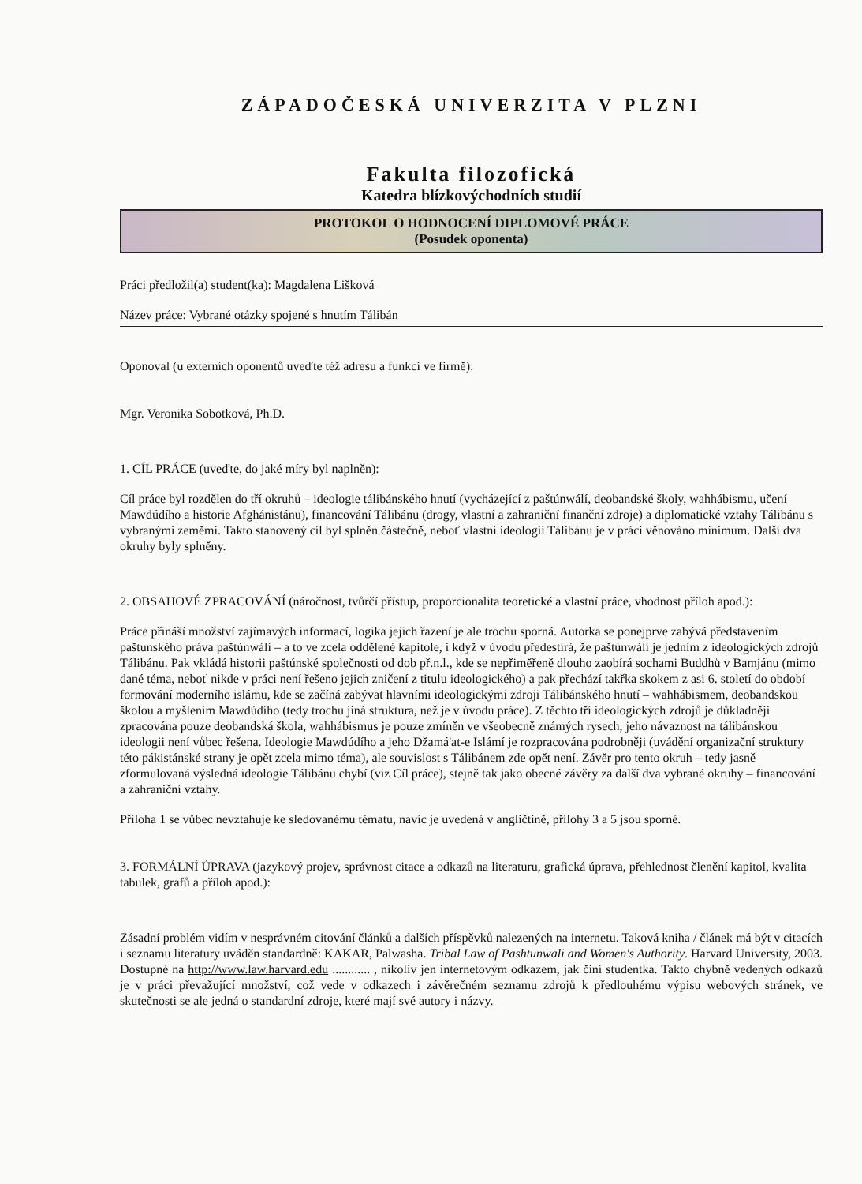ZÁPADOČESKÁ UNIVERZITA V PLZNI
Fakulta filozofická
Katedra blízkovýchodních studií
PROTOKOL O HODNOCENÍ DIPLOMOVÉ PRÁCE
(Posudek oponenta)
Práci předložil(a) student(ka): Magdalena Lišková
Název práce: Vybrané otázky spojené s hnutím Tálibán
Oponoval (u externích oponentů uveďte též adresu a funkci ve firmě):
Mgr. Veronika Sobotková, Ph.D.
1. CÍL PRÁCE (uveďte, do jaké míry byl naplněn):
Cíl práce byl rozdělen do tří okruhů – ideologie tálibánského hnutí (vycházející z paštúnwálí, deobandské školy, wahhábismu, učení Mawdúdího a historie Afghánistánu), financování Tálibánu (drogy, vlastní a zahraniční finanční zdroje) a diplomatické vztahy Tálibánu s vybranými zeměmi. Takto stanovený cíl byl splněn částečně, neboť vlastní ideologii Tálibánu je v práci věnováno minimum. Další dva okruhy byly splněny.
2. OBSAHOVÉ ZPRACOVÁNÍ (náročnost, tvůrčí přístup, proporcionalita teoretické a vlastní práce, vhodnost příloh apod.):
Práce přináší množství zajímavých informací, logika jejich řazení je ale trochu sporná. Autorka se ponejprve zabývá představením paštunského práva paštúnwálí – a to ve zcela oddělené kapitole, i když v úvodu předestírá, že paštúnwálí je jedním z ideologických zdrojů Tálibánu. Pak vkládá historii paštúnské společnosti od dob př.n.l., kde se nepřiměřeně dlouho zaobírá sochami Buddhů v Bamjánu (mimo dané téma, neboť nikde v práci není řešeno jejich zničení z titulu ideologického) a pak přechází takřka skokem z asi 6. století do období formování moderního islámu, kde se začíná zabývat hlavními ideologickými zdroji Tálibánského hnutí – wahhábismem, deobandskou školou a myšlením Mawdúdího (tedy trochu jiná struktura, než je v úvodu práce). Z těchto tří ideologických zdrojů je důkladněji zpracována pouze deobandská škola, wahhábismus je pouze zmíněn ve všeobecně známých rysech, jeho návaznost na tálibánskou ideologii není vůbec řešena. Ideologie Mawdúdího a jeho Džamá'at-e Islámí je rozpracována podrobněji (uvádění organizační struktury této pákistánské strany je opět zcela mimo téma), ale souvislost s Tálibánem zde opět není. Závěr pro tento okruh – tedy jasně zformulovaná výsledná ideologie Tálibánu chybí (viz Cíl práce), stejně tak jako obecné závěry za další dva vybrané okruhy – financování a zahraniční vztahy.
Příloha 1 se vůbec nevztahuje ke sledovanému tématu, navíc je uvedená v angličtině, přílohy 3 a 5 jsou sporné.
3. FORMÁLNÍ ÚPRAVA (jazykový projev, správnost citace a odkazů na literaturu, grafická úprava, přehlednost členění kapitol, kvalita tabulek, grafů a příloh apod.):
Zásadní problém vidím v nesprávném citování článků a dalších příspěvků nalezených na internetu. Taková kniha / článek má být v citacích i seznamu literatury uváděn standardně: KAKAR, Palwasha. Tribal Law of Pashtunwali and Women's Authority. Harvard University, 2003. Dostupné na http://www.law.harvard.edu ............ , nikoliv jen internetovým odkazem, jak činí studentka. Takto chybně vedených odkazů je v práci převažující množství, což vede v odkazech i závěrečném seznamu zdrojů k předlouhému výpisu webových stránek, ve skutečnosti se ale jedná o standardní zdroje, které mají své autory i názvy.